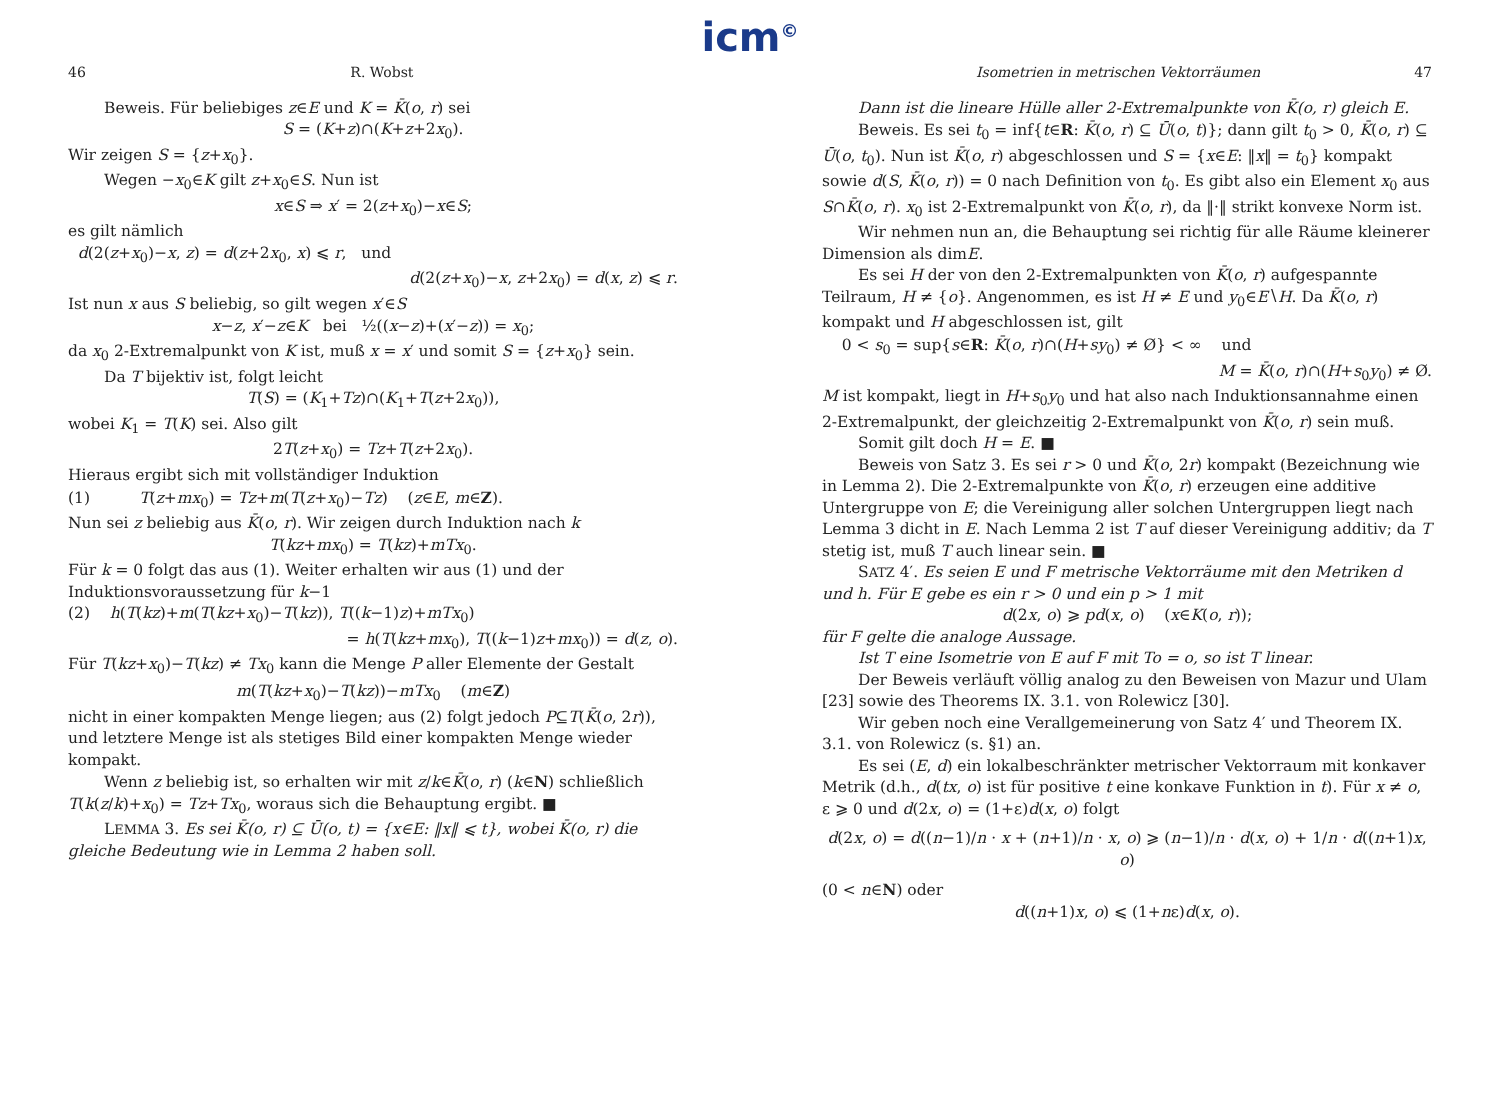icm<sup>©</sup>
46 R. Wobst
Beweis. Für beliebiges z∈E und K = K̄(o, r) sei
S = (K+z)∩(K+z+2x<sub>0</sub>).
Wir zeigen S = {z+x<sub>0</sub>}.
Wegen −x<sub>0</sub>∈K gilt z+x<sub>0</sub>∈S. Nun ist
x∈S ⇒ x′ = 2(z+x<sub>0</sub>)−x∈S;
es gilt nämlich
d(2(z+x<sub>0</sub>)−x, z) = d(z+2x<sub>0</sub>, x) ⩽ r, und
d(2(z+x<sub>0</sub>)−x, z+2x<sub>0</sub>) = d(x, z) ⩽ r.
Ist nun x aus S beliebig, so gilt wegen x′∈S
x−z, x′−z∈K bei ½((x−z)+(x′−z)) = x<sub>0</sub>;
da x<sub>0</sub> 2-Extremalpunkt von K ist, muß x = x′ und somit S = {z+x<sub>0</sub>} sein.
Da T bijektiv ist, folgt leicht
T(S) = (K<sub>1</sub>+Tz)∩(K<sub>1</sub>+T(z+2x<sub>0</sub>)),
wobei K<sub>1</sub> = T(K) sei. Also gilt
2T(z+x<sub>0</sub>) = Tz+T(z+2x<sub>0</sub>).
Hieraus ergibt sich mit vollständiger Induktion
(1) T(z+mx<sub>0</sub>) = Tz+m(T(z+x<sub>0</sub>)−Tz) (z∈E, m∈Z).
Nun sei z beliebig aus K̄(o, r). Wir zeigen durch Induktion nach k
T(kz+mx<sub>0</sub>) = T(kz)+mTx<sub>0</sub>.
Für k = 0 folgt das aus (1). Weiter erhalten wir aus (1) und der Induktionsvoraussetzung für k−1
(2) h(T(kz)+m(T(kz+x<sub>0</sub>)−T(kz)), T((k−1)z)+mTx<sub>0</sub>)
= h(T(kz+mx<sub>0</sub>), T((k−1)z+mx<sub>0</sub>)) = d(z, o).
Für T(kz+x<sub>0</sub>)−T(kz) ≠ Tx<sub>0</sub> kann die Menge P aller Elemente der Gestalt
m(T(kz+x<sub>0</sub>)−T(kz))−mTx<sub>0</sub> (m∈Z)
nicht in einer kompakten Menge liegen; aus (2) folgt jedoch P⊆T(K̄(o, 2r)), und letztere Menge ist als stetiges Bild einer kompakten Menge wieder kompakt.
Wenn z beliebig ist, so erhalten wir mit z/k∈K̄(o, r) (k∈N) schließlich T(k(z/k)+x<sub>0</sub>) = Tz+Tx<sub>0</sub>, woraus sich die Behauptung ergibt. ■
LEMMA 3. Es sei K̄(o, r) ⊆ Ū(o, t) = {x∈E: ‖x‖ ⩽ t}, wobei K̄(o, r) die gleiche Bedeutung wie in Lemma 2 haben soll.
Isometrien in metrischen Vektorräumen 47
Dann ist die lineare Hülle aller 2-Extremalpunkte von K̄(o, r) gleich E.
Beweis. Es sei t<sub>0</sub> = inf{t∈R: K̄(o, r) ⊆ Ū(o, t)}; dann gilt t<sub>0</sub> > 0, K̄(o, r) ⊆ Ū(o, t<sub>0</sub>). Nun ist K̄(o, r) abgeschlossen und S = {x∈E: ‖x‖ = t<sub>0</sub>} kompakt sowie d(S, K̄(o, r)) = 0 nach Definition von t<sub>0</sub>. Es gibt also ein Element x<sub>0</sub> aus S∩K̄(o, r). x<sub>0</sub> ist 2-Extremalpunkt von K̄(o, r), da ‖·‖ strikt konvexe Norm ist.
Wir nehmen nun an, die Behauptung sei richtig für alle Räume kleinerer Dimension als dimE.
Es sei H der von den 2-Extremalpunkten von K̄(o, r) aufgespannte Teilraum, H ≠ {o}. Angenommen, es ist H ≠ E und y<sub>0</sub>∈E∖H. Da K̄(o, r) kompakt und H abgeschlossen ist, gilt
0 < s<sub>0</sub> = sup{s∈R: K̄(o, r)∩(H+sy<sub>0</sub>) ≠ Ø} < ∞ und
M = K̄(o, r)∩(H+s<sub>0</sub>y<sub>0</sub>) ≠ Ø.
M ist kompakt, liegt in H+s<sub>0</sub>y<sub>0</sub> und hat also nach Induktionsannahme einen 2-Extremalpunkt, der gleichzeitig 2-Extremalpunkt von K̄(o, r) sein muß.
Somit gilt doch H = E. ■
Beweis von Satz 3. Es sei r > 0 und K̄(o, 2r) kompakt (Bezeichnung wie in Lemma 2). Die 2-Extremalpunkte von K̄(o, r) erzeugen eine additive Untergruppe von E; die Vereinigung aller solchen Untergruppen liegt nach Lemma 3 dicht in E. Nach Lemma 2 ist T auf dieser Vereinigung additiv; da T stetig ist, muß T auch linear sein. ■
SATZ 4′. Es seien E und F metrische Vektorräume mit den Metriken d und h. Für E gebe es ein r > 0 und ein p > 1 mit
d(2x, o) ⩾ pd(x, o) (x∈K(o, r));
für F gelte die analoge Aussage.
Ist T eine Isometrie von E auf F mit To = o, so ist T linear.
Der Beweis verläuft völlig analog zu den Beweisen von Mazur und Ulam [23] sowie des Theorems IX. 3.1. von Rolewicz [30].
Wir geben noch eine Verallgemeinerung von Satz 4′ und Theorem IX. 3.1. von Rolewicz (s. §1) an.
Es sei (E, d) ein lokalbeschränkter metrischer Vektorraum mit konkaver Metrik (d.h., d(tx, o) ist für positive t eine konkave Funktion in t). Für x ≠ o, ε ⩾ 0 und d(2x, o) = (1+ε)d(x, o) folgt
d(2x, o) = d((n−1)/n · x + (n+1)/n · x, o) ⩾ (n−1)/n · d(x, o) + 1/n · d((n+1)x, o)
(0 < n∈N) oder
d((n+1)x, o) ⩽ (1+nε)d(x, o).